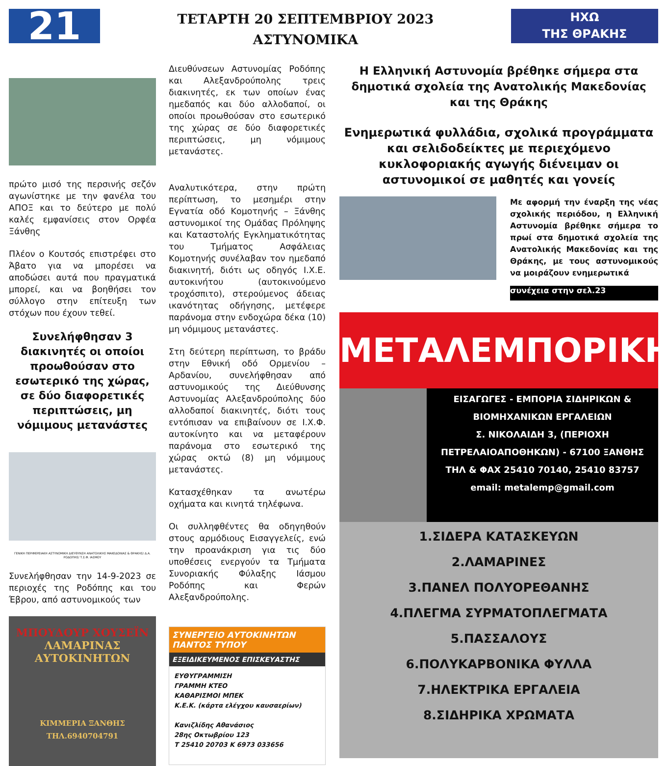21
ΤΕΤΑΡΤΗ 20 ΣΕΠΤΕΜΒΡΙΟΥ 2023
ΑΣΤΥΝΟΜΙΚΑ
ΗΧΩ
ΤΗΣ ΘΡΑΚΗΣ
πρώτο μισό της περσινής σεζόν αγωνίστηκε με την φανέλα του ΑΠΟΞ και το δεύτερο με πολύ καλές εμφανίσεις στον Ορφέα Ξάνθης
Πλέον ο Κουτσός επιστρέφει στο Άβατο για να μπορέσει να αποδώσει αυτά που πραγματικά μπορεί, και να βοηθήσει τον σύλλογο στην επίτευξη των στόχων που έχουν τεθεί.
Συνελήφθησαν 3 διακινητές οι οποίοι προωθούσαν στο εσωτερικό της χώρας, σε δύο διαφορετικές περιπτώσεις, μη νόμιμους μετανάστες
ΓΕΝΙΚΗ ΠΕΡΙΦΕΡΕΙΑΚΗ ΑΣΤΥΝΟΜΙΚΗ ΔΙΕΥΘΥΝΣΗ ΑΝΑΤΟΛΙΚΗΣ ΜΑΚΕΔΟΝΙΑΣ & ΘΡΑΚΗΣ/ Δ.Α. ΡΟΔΟΠΗΣ/ Τ.Σ.Φ. ΙΑΣΜΟΥ
Συνελήφθησαν την 14-9-2023 σε περιοχές της Ροδόπης και του Έβρου, από αστυνομικούς των
ΜΠΟΥΔΟΥΡ ΧΟΥΣΕΪΝ
ΛΑΜΑΡΙΝΑΣ
ΑΥΤΟΚΙΝΗΤΩΝ
ΚΙΜΜΕΡΙΑ ΞΑΝΘΗΣ ΤΗΛ.6940704791
Διευθύνσεων Αστυνομίας Ροδόπης και Αλεξανδρούπολης τρεις διακινητές, εκ των οποίων ένας ημεδαπός και δύο αλλοδαποί, οι οποίοι προωθούσαν στο εσωτερικό της χώρας σε δύο διαφορετικές περιπτώσεις, μη νόμιμους μετανάστες.
Αναλυτικότερα, στην πρώτη περίπτωση, το μεσημέρι στην Εγνατία οδό Κομοτηνής – Ξάνθης αστυνομικοί της Ομάδας Πρόληψης και Καταστολής Εγκληματικότητας του Τμήματος Ασφάλειας Κομοτηνής συνέλαβαν τον ημεδαπό διακινητή, διότι ως οδηγός Ι.Χ.Ε. αυτοκινήτου (αυτοκινούμενο τροχόσπιτο), στερούμενος άδειας ικανότητας οδήγησης, μετέφερε παράνομα στην ενδοχώρα δέκα (10) μη νόμιμους μετανάστες.
Στη δεύτερη περίπτωση, το βράδυ στην Εθνική οδό Ορμενίου – Αρδανίου, συνελήφθησαν από αστυνομικούς της Διεύθυνσης Αστυνομίας Αλεξανδρούπολης δύο αλλοδαποί διακινητές, διότι τους εντόπισαν να επιβαίνουν σε Ι.Χ.Φ. αυτοκίνητο και να μεταφέρουν παράνομα στο εσωτερικό της χώρας οκτώ (8) μη νόμιμους μετανάστες.
Κατασχέθηκαν τα ανωτέρω οχήματα και κινητά τηλέφωνα.
Οι συλληφθέντες θα οδηγηθούν στους αρμόδιους Εισαγγελείς, ενώ την προανάκριση για τις δύο υποθέσεις ενεργούν τα Τμήματα Συνοριακής Φύλαξης Ιάσμου Ροδόπης και Φερών Αλεξανδρούπολης.
ΣΥΝΕΡΓΕΙΟ ΑΥΤΟΚΙΝΗΤΩΝ ΠΑΝΤΟΣ ΤΥΠΟΥ
ΕΞΕΙΔΙΚΕΥΜΕΝΟΣ ΕΠΙΣΚΕΥΑΣΤΗΣ
ΕΥΘΥΓΡΑΜΜΙΣΗ
ΓΡΑΜΜΗ ΚΤΕΟ
ΚΑΘΑΡΙΣΜΟΙ ΜΠΕΚ
Κ.Ε.Κ. (κάρτα ελέγχου καυσαερίων)
Κανιζλίδης Αθανάσιος
28ης Οκτωβρίου 123
Τ 25410 20703 Κ 6973 033656
Η Ελληνική Αστυνομία βρέθηκε σήμερα στα δημοτικά σχολεία της Ανατολικής Μακεδονίας και της Θράκης
Ενημερωτικά φυλλάδια, σχολικά προγράμματα και σελιδοδείκτες με περιεχόμενο κυκλοφοριακής αγωγής διένειμαν οι αστυνομικοί σε μαθητές και γονείς
Με αφορμή την έναρξη της νέας σχολικής περιόδου, η Ελληνική Αστυνομία βρέθηκε σήμερα το πρωί στα δημοτικά σχολεία της Ανατολικής Μακεδονίας και της Θράκης, με τους αστυνομικούς να μοιράζουν ενημερωτικά
συνέχεια στην σελ.23
ΜΕΤΑΛΕΜΠΟΡΙΚΗ
ΕΙΣΑΓΩΓΕΣ - ΕΜΠΟΡΙΑ ΣΙΔΗΡΙΚΩΝ & ΒΙΟΜΗΧΑΝΙΚΩΝ ΕΡΓΑΛΕΙΩΝ
Σ. ΝΙΚΟΛΑΙΔΗ 3, (ΠΕΡΙΟΧΗ ΠΕΤΡΕΛΑΙΟΑΠΟΘΗΚΩΝ) - 67100 ΞΑΝΘΗΣ
ΤΗΛ & ΦΑΧ 25410 70140, 25410 83757
email: metalemp@gmail.com
1.ΣΙΔΕΡΑ ΚΑΤΑΣΚΕΥΩΝ
2.ΛΑΜΑΡΙΝΕΣ
3.ΠΑΝΕΛ ΠΟΛΥΟΡΕΘΑΝΗΣ
4.ΠΛΕΓΜΑ ΣΥΡΜΑΤΟΠΛΕΓΜΑΤΑ
5.ΠΑΣΣΑΛΟΥΣ
6.ΠΟΛΥΚΑΡΒΟΝΙΚΑ ΦΥΛΛΑ
7.ΗΛΕΚΤΡΙΚΑ ΕΡΓΑΛΕΙΑ
8.ΣΙΔΗΡΙΚΑ ΧΡΩΜΑΤΑ